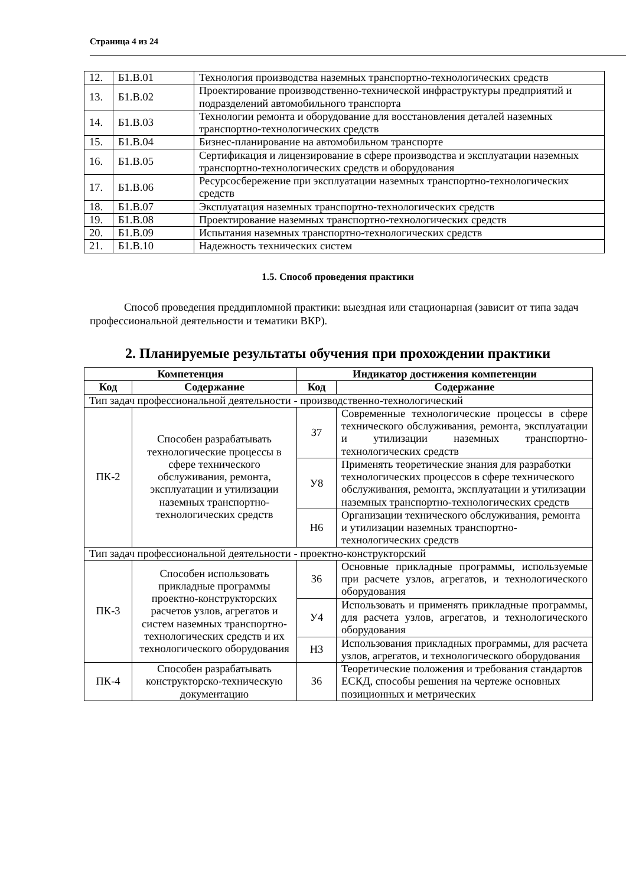Страница 4 из 24
| 12. | Б1.В.01 | Технология производства наземных транспортно-технологических средств |
| 13. | Б1.В.02 | Проектирование производственно-технической инфраструктуры предприятий и подразделений автомобильного транспорта |
| 14. | Б1.В.03 | Технологии ремонта и оборудование для восстановления деталей наземных транспортно-технологических средств |
| 15. | Б1.В.04 | Бизнес-планирование на автомобильном транспорте |
| 16. | Б1.В.05 | Сертификация и лицензирование в сфере производства и эксплуатации наземных транспортно-технологических средств и оборудования |
| 17. | Б1.В.06 | Ресурсосбережение при эксплуатации наземных транспортно-технологических средств |
| 18. | Б1.В.07 | Эксплуатация наземных транспортно-технологических средств |
| 19. | Б1.В.08 | Проектирование наземных транспортно-технологических средств |
| 20. | Б1.В.09 | Испытания наземных транспортно-технологических средств |
| 21. | Б1.В.10 | Надежность технических систем |
1.5. Способ проведения практики
Способ проведения преддипломной практики: выездная или стационарная (зависит от типа задач профессиональной деятельности и тематики ВКР).
2. Планируемые результаты обучения при прохождении практики
| Компетенция | | Индикатор достижения компетенции | |
| --- | --- | --- | --- |
| Код | Содержание | Код | Содержание |
| Тип задач профессиональной деятельности - производственно-технологический | | | |
| ПК-2 | Способен разрабатывать технологические процессы в сфере технического обслуживания, ремонта, эксплуатации и утилизации наземных транспортно-технологических средств | З7 | Современные технологические процессы в сфере технического обслуживания, ремонта, эксплуатации и утилизации наземных транспортно-технологических средств |
| | | У8 | Применять теоретические знания для разработки технологических процессов в сфере технического обслуживания, ремонта, эксплуатации и утилизации наземных транспортно-технологических средств |
| | | Н6 | Организации технического обслуживания, ремонта и утилизации наземных транспортно-технологических средств |
| Тип задач профессиональной деятельности - проектно-конструкторский | | | |
| ПК-3 | Способен использовать прикладные программы проектно-конструкторских расчетов узлов, агрегатов и систем наземных транспортно-технологических средств и их технологического оборудования | З6 | Основные прикладные программы, используемые при расчете узлов, агрегатов, и технологического оборудования |
| | | У4 | Использовать и применять прикладные программы, для расчета узлов, агрегатов, и технологического оборудования |
| | | Н3 | Использования прикладных программы, для расчета узлов, агрегатов, и технологического оборудования |
| ПК-4 | Способен разрабатывать конструкторско-техническую документацию | З6 | Теоретические положения и требования стандартов ЕСКД, способы решения на чертеже основных позиционных и метрических |